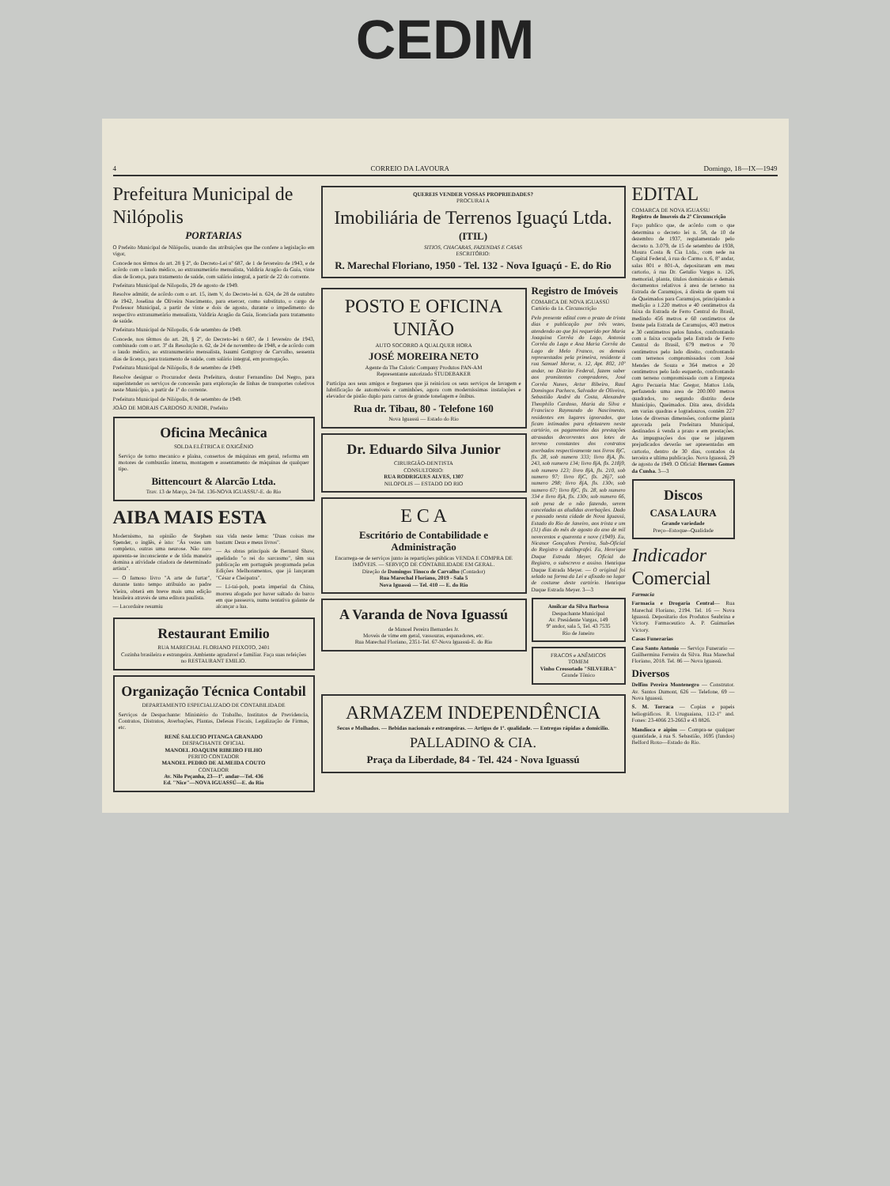CEDIM
4 CORREIO DA LAVOURA Domingo, 18—IX—1949
Prefeitura Municipal de Nilópolis
PORTARIAS
O Prefeito Municipal de Nilópolis, usando das atribuições que lhe confere a legislação em vigor,
Concede nos têrmos do art. 28 § 2º, do Decreto-Lei nº 687, de 1 de fevereiro de 1943, e de acôrdo com o laudo médico, ao extranumerário mensalista, Valdiria Aragão da Guia, vinte dias de licença, para tratamento de saúde, com salário integral, a partir de 22 do corrente.
Prefeitura Municipal de Nilopolis, 29 de agosto de 1949.
Resolve admitir, de acôrdo com o art. 15, item V, do Decreto-lei n. 624, de 28 de outubro de 1942, Joselina de Oliveira Nascimento, para exercer, como substituto, o cargo de Professor Municipal, a partir de vinte e dois de agosto, durante o impedimento do respectivo extranumerário mensalista, Valdiria Aragão da Guia, licenciada para tratamento de saúde.
Prefeitura Municipal de Nilopolis, 6 de setembro de 1949.
Concede, nos têrmos do art. 28, § 2º, do Decreto-lei n 687, de 1 fevereiro de 1943, combinado com o art. 3º da Resolução n. 62, de 24 de novembro de 1948, e de acôrdo com o laudo médico, ao extranumerário mensalista, Isaumi Gottgtroy de Carvalho, sessenta dias de licença, para tratamento de saúde, com salário integral, em prorrogação.
Prefeitura Municipal de Nilópolis, 8 de setembro de 1949.
Resolve designar o Procurador desta Prefeitura, doutor Fernandino Del Negro, para superintender os serviços de concessão para exploração de linhas de transportes coletivos neste Município, a partir de 1º do corrente.
Prefeitura Municipal de Nilópolis, 8 de setembro de 1949.
JOÃO DE MORAIS CARDOSO JUNIOR, Prefeito
Oficina Mecânica
SOLDA ELÉTRICA E OXIGÊNIO
Serviço de torno mecanico e plaina, consertos de máquinas em geral, reforma em motores de combustão interna, montagem e assentamento de máquinas de qualquer tipo.
Bittencourt & Alarcão Ltda.
Trav. 13 de Março, 24-Tel. 136-NOVA IGUASSU'-E. do Rio
AIBA MAIS ESTA
Modernismo, na opinião de Stephen Spender, o inglês, é isto: "Ás vezes um complexo, outras uma neurose. Não raro aparenta-se inconsciente e de tôda maneira domina a atividade criadora de determinado artista".
— O famoso livro "A arte de furtar", durante tanto tempo atribuido ao padre Vieira, obterá em breve mais uma edição brasileira através de uma editora paulista.
— Lacordaire resumiu
sua vida neste lema: "Duas coisas me bastam: Deus e meus livros".
— As obras principais de Bernard Shaw, apelidado "o rei do sarcasmo", têm sua publicação em português programada pelas Edições Melhoramentos, que já lançaram "César e Cleópatra".
— Lí-tai-poh, poeta imperial da China, morreu afogado por haver saltado do barco em que passeava, numa tentativa galante de alcançar a lua.
Restaurant Emilio
RUA MARECHAL FLORIANO PEIXOTO, 2401
Cozinha brasileira e estrangeira. Ambiente agradavel e familiar. Faça suas refeições no RESTAURANT EMILIO.
Organização Técnica Contabil
DEPARTAMENTO ESPECIALIZADO DE CONTABILIDADE
Serviços de Despachante: Ministério do Trabalho, Institutos de Previdencia, Contratos, Distratos, Averbações, Plantas, Defesas Fiscais, Legalização de Firmas, etc.
RENÉ SALUCIO PITANGA GRANADO
DESPACHANTE OFICIAL
MANOEL JOAQUIM RIBEIRO FILHO
PERITO CONTADOR
MANOEL PEDRO DE ALMEIDA COUTO
CONTADOR
Av. Nilo Peçanha, 23—1º. andar—Tel. 436
Ed. "Nice"—NOVA IGUASSÚ—E. do Rio
QUEREIS VENDER VOSSAS PROPRIEDADES?
PROCURAI A
Imobiliária de Terrenos Iguaçú Ltda.
(ITIL)
SITIOS, CHACARAS, FAZENDAS E CASAS
ESCRITÓRIO:
R. Marechal Floriano, 1950 - Tel. 132 - Nova Iguaçú - E. do Rio
POSTO E OFICINA UNIÃO
AUTO SOCORRO A QUALQUER HORA
JOSÉ MOREIRA NETO
Agente da The Caloric Company Produtos PAN-AM
Representante autorizado STUDEBAKER
Participa aos seus amigos e fregueses que já reiniciou os seus serviços de lavagem e lubrificação de automóveis e caminhões, agora com moderníssimas instalações e elevador de pistão duplo para carros de grande tonelagem e ônibus.
Rua dr. Tibau, 80 - Telefone 160
Nova Iguassú — Estado do Rio
Dr. Eduardo Silva Junior
CIRURGIÃO-DENTISTA
CONSULTORIO:
RUA RODRIGUES ALVES, 1307
NILOPOLIS — ESTADO DO RIO
E C A
Escritório de Contabilidade e Administração
Encarrega-se de serviços junto às repartições públicas VENDA E COMPRA DE IMÓVEIS. — SERVIÇO DE CONTABILIDADE EM GERAL.
Direção de Domingos Tinoco de Carvalho (Contador)
Rua Marechal Floriano, 2019 - Sala 5
Nova Iguassú — Tel. 410 — E. do Rio
A Varanda de Nova Iguassú
de Manoel Pereira Bernardes Jr.
Moveis de vime em geral, vassouras, espanadores, etc.
Rua Marechal Floriano, 2351-Tel. 67-Nova Iguassú-E. do Rio
Registro de Imóveis
COMARCA DE NOVA IGUASSÚ
Cartório da 1a. Circunscrição
Pelo presente edital com o prazo de trinta dias e publicação por três vezes, atendendo ao que foi requerido por Maria Joaquina Corrêa do Lago, Antonia Corrêa do Lago e Ana Maria Corrêa do Lago de Melo Franco, os demais representados pela primeira, residente à rua Samuel Morse, n. 12, Apt. 802, 10º andar, no Distrito Federal, fazem saber aos promitentes compradores, José Corrêa Nunes, Artur Ribeiro, Raul Domingos Pacheco, Salvador de Oliveira, Sebastião André da Costa, Alexandre Theophilo Cardoso, Maria da Silva e Francisco Raymundo do Nascimento, residentes em lugares ignorados, que ficam intimados para efetuarem neste cartório, os pagamentos das prestações atrasadas decorrentes aos lotes de terreno constantes dos contratos averbados respectivamente nos livros 8jC, fls. 28, sob numero 333; livro 8jA, fls. 243, sob numero 134; livro 8jA, fls. 218j9, sob numero 123; livro 8jA, fls. 210, sob numero 97; livro 8jC, fls. 26j7, sob numero 298; livro 8jA, fls. 130v, sob numero 67; livro 8jC, fls. 28, sob numero 334 e livro 8jA, fls. 130v, sob numero 66, sob pena de o não fazendo, serem canceladas as aludidas averbações. Dado e passado nesta cidade de Nova Iguassú, Estado do Rio de Janeiro, aos trinta e um (31) dias do mês de agosto do ano de mil novecentos e quarenta e nove (1949). Eu, Nicanor Gonçalves Pereira, Sub-Oficial do Registro o datilografei. Eu, Henrique Duque Estrada Meyer, Oficial do Registro, o subscrevo e assino. Henrique Duque Estrada Meyer. — O original foi selado na forma da Lei e afixado no lugar de costume deste cartório. Henrique Duque Estrada Meyer. 3—3
Amilcar da Silva Barbosa
Despachante Municipal
Av. Presidente Vargas, 149
9º andor, sala 5, Tel. 43 7535
Rio de Janeiro
FRACOS e ANÊMICOS
TOMEM
Vinho Creosotado "SILVEIRA"
Grande Tônico
ARMAZEM INDEPENDÊNCIA
Secos e Molhados. — Bebidas nacionais e estrangeiras. — Artigos de 1ª. qualidade. — Entregas rápidas a domicilio.
PALLADINO & CIA.
Praça da Liberdade, 84 - Tel. 424 - Nova Iguassú
EDITAL
COMARCA DE NOVA IGUASSU
Registro de Imoveis da 2ª Circunscrição
Faço publico que, de acôrdo com o que determina o decreto lei n. 58, de 10 de dezembro de 1937, regulamentado pelo decreto n. 3.079, de 15 de setembro de 1938, Moura Costa & Cia Ltda., com sede na Capital Federal, á rua do Carmo n. 6, 8º andar, salas 801 e 801-A, depositaram em meu cartorio, á rua Dr. Getulio Vargas n. 126, memorial, planta, titulos dominicais e demais documentos relativos á area de terreno na Estrada de Caramujos, á direita de quem vai de Queimados para Caramujos, principiando a medição a 1.220 metros e 40 centimetros da faixa da Estrada de Ferro Central do Brasil, medindo 456 metros e 60 centimetros de frente pela Estrada de Caramujos, 403 metros e 30 centimetros pelos fundos, confrontando com a faixa ocupada pela Estrada de Ferro Central do Brasil, 679 metros e 70 centimetros pelo lado direito, confrontando com terrenos compromissados com José Mendes de Souza e 364 metros e 20 centimetros pelo lado esquerdo, confrontando com terreno compromissado com a Empreza Agro Pecuaria Mac Gregor, Mattos Ltda, perfazendo uma area de 200.000 metros quadrados, no segundo distrito deste Municipio, Queimados. Dita area, dividida em varias quadras e logradouros, contém 227 lotes de diversas dimensões, conforme planta aprovada pela Prefeitura Municipal, destinados á venda a prazo e em prestações. As impugnações dos que se julgarem prejudicados deverão ser apresentadas em cartorio, dentro de 30 dias, contados da terceira e ultima publicação. Nova Iguassú, 29 de agosto de 1949. O Oficial: Hermes Gomes da Cunha. 3—3
Discos
CASA LAURA
Grande variedade
Preço--Estoque--Qualidade
Indicador Comercial
Farmacia
Farmacia e Drogaria Central— Rua Marechal Floriano, 2194. Tel. 16 — Nova Iguassú. Depositario dos Produtos Seabrina e Victory. Farmaceutico A. P. Guimarães Victory.
Casas Funerarias
Casa Santo Antonio — Serviço Funerario — Guilhermina Ferreira da Silva. Rua Marechal Floriano, 2018. Tel. 86 — Nova Iguassú.
Diversos
Delfim Pereira Montenegro — Construtor. Av. Santos Dumont, 626 — Telefone, 69 — Nova Iguassú.
S. M. Torraca — Copias e papeis heliográficos. R. Uruguaiana, 112-1º and. Fones: 23-4066 23-2663 e 43 8826.
Mandioca e aipim — Compra-se qualquer quantidade, á rua S. Sebastião, 1695 (fundos) Belford Roxo—Estado do Rio.